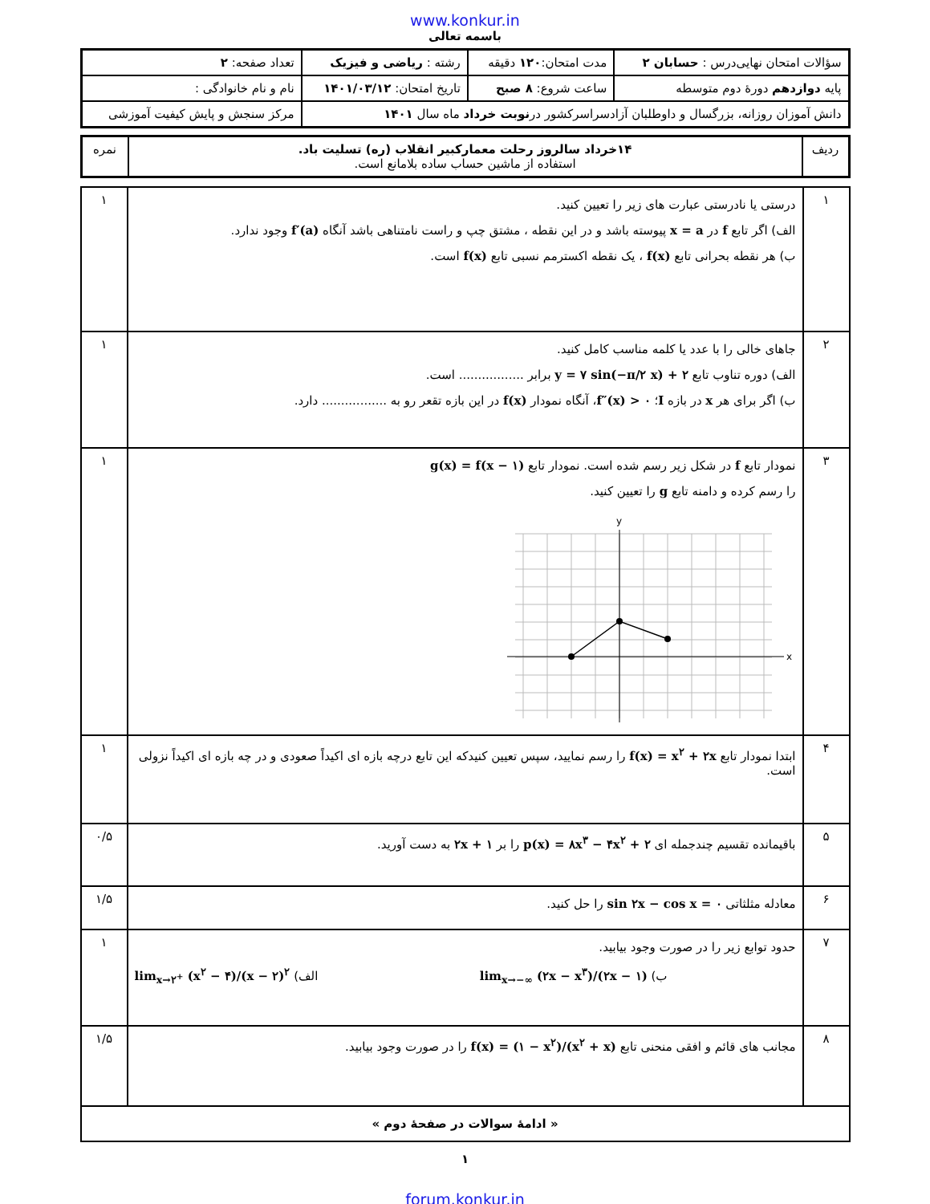www.konkur.in
باسمه تعالی
| سؤالات امتحان نهایی‌درس : حسابان ۲ | مدت امتحان: ۱۲۰ دقیقه | رشته : ریاضی و فیزیک | تعداد صفحه: ۲ |
| پایه دوازدهم دورهٔ دوم متوسطه | ساعت شروع: ۸ صبح | تاریخ امتحان: ۱۴۰۱/۰۳/۱۲ | نام و نام خانوادگی : |
| دانش آموزان روزانه، بزرگسال و داوطلبان آزادسراسرکشور در نوبت خرداد ماه سال ۱۴۰۱ | | | مرکز سنجش و پایش کیفیت آموزشی |
| ردیف | ۱۴خرداد سالروز رحلت معمارکبیر انقلاب (ره) تسلیت باد. استفاده از ماشین حساب ساده بلامانع است. | نمره |
| ۱ | درستی یا نادرستی عبارت های زیر را تعیین کنید. الف) اگر تابع f در x = a پیوسته باشد و در این نقطه ، مشتق چپ و راست نامتناهی باشد آنگاه f′(a) وجود ندارد. ب) هر نقطه بحرانی تابع f(x) ، یک نقطه اکسترمم نسبی تابع f(x) است. | ۱ |
| ۲ | جاهای خالی را با عدد یا کلمه مناسب کامل کنید. الف) دوره تناوب تابع y = ۷ sin(−π/۲ x) + ۲ برابر ................. است. ب) اگر برای هر x در بازه I ؛ f″(x) > ۰ ، آنگاه نمودار f(x) در این بازه تقعر رو به ................. دارد. | ۱ |
| ۳ | نمودار تابع f در شکل زیر رسم شده است. نمودار تابع g(x) = f(x − ۱) را رسم کرده و دامنه تابع g را تعیین کنید. x y | ۱ |
| ۴ | ابتدا نمودار تابع f(x) = x<sup>۲</sup> + ۲x را رسم نمایید، سپس تعیین کنیدکه این تابع درچه بازه ای اکیداً صعودی و در چه بازه ای اکیداً نزولی است. | ۱ |
| ۵ | باقیمانده تقسیم چندجمله ای p(x) = ۸x<sup>۳</sup> − ۴x<sup>۲</sup> + ۲ را بر ۲x + ۱ به دست آورید. | ۰/۵ |
| ۶ | معادله مثلثاتی sin ۲x − cos x = ۰ را حل کنید. | ۱/۵ |
| ۷ | حدود توابع زیر را در صورت وجود بیابید. ب) lim<sub>x→−∞</sub> (۲x − x<sup>۳</sup>)/(۲x − ۱) الف) lim<sub>x→۲<sup>+</sup></sub> (x<sup>۲</sup> − ۴)/(x − ۲)<sup>۲</sup> | ۱ |
| ۸ | مجانب های قائم و افقی منحنی تابع f(x) = (۱ − x<sup>۲</sup>)/(x<sup>۲</sup> + x) را در صورت وجود بیابید. | ۱/۵ |
| « ادامهٔ سوالات در صفحهٔ دوم » | | |
۱
forum.konkur.in